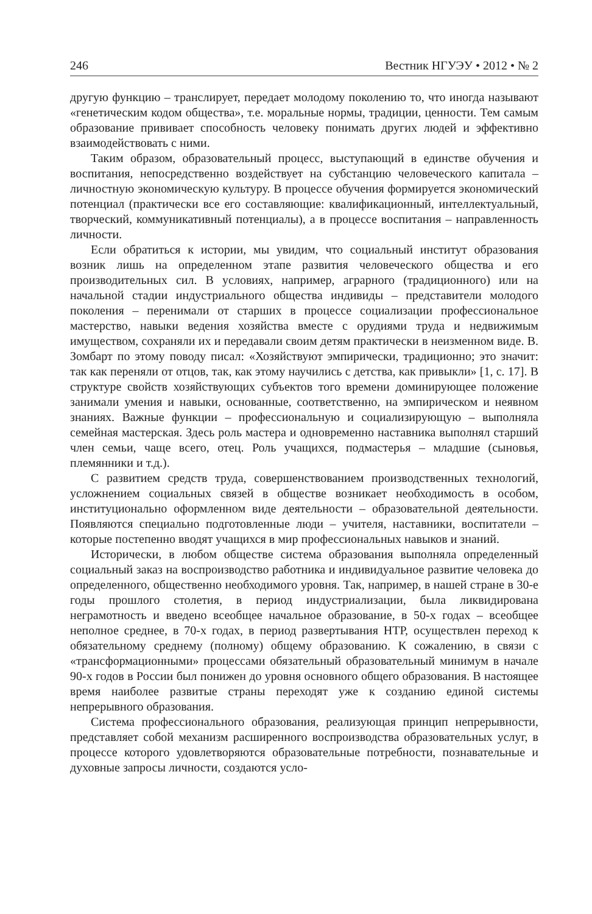246 Вестник НГУЭУ • 2012 • № 2
другую функцию – транслирует, передает молодому поколению то, что иногда называют «генетическим кодом общества», т.е. моральные нормы, традиции, ценности. Тем самым образование прививает способность человеку понимать других людей и эффективно взаимодействовать с ними.
Таким образом, образовательный процесс, выступающий в единстве обучения и воспитания, непосредственно воздействует на субстанцию человеческого капитала – личностную экономическую культуру. В процессе обучения формируется экономический потенциал (практически все его составляющие: квалификационный, интеллектуальный, творческий, коммуникативный потенциалы), а в процессе воспитания – направленность личности.
Если обратиться к истории, мы увидим, что социальный институт образования возник лишь на определенном этапе развития человеческого общества и его производительных сил. В условиях, например, аграрного (традиционного) или на начальной стадии индустриального общества индивиды – представители молодого поколения – перенимали от старших в процессе социализации профессиональное мастерство, навыки ведения хозяйства вместе с орудиями труда и недвижимым имуществом, сохраняли их и передавали своим детям практически в неизменном виде. В. Зомбарт по этому поводу писал: «Хозяйствуют эмпирически, традиционно; это значит: так как переняли от отцов, так, как этому научились с детства, как привыкли» [1, с. 17]. В структуре свойств хозяйствующих субъектов того времени доминирующее положение занимали умения и навыки, основанные, соответственно, на эмпирическом и неявном знаниях. Важные функции – профессиональную и социализирующую – выполняла семейная мастерская. Здесь роль мастера и одновременно наставника выполнял старший член семьи, чаще всего, отец. Роль учащихся, подмастерья – младшие (сыновья, племянники и т.д.).
С развитием средств труда, совершенствованием производственных технологий, усложнением социальных связей в обществе возникает необходимость в особом, институционально оформленном виде деятельности – образовательной деятельности. Появляются специально подготовленные люди – учителя, наставники, воспитатели – которые постепенно вводят учащихся в мир профессиональных навыков и знаний.
Исторически, в любом обществе система образования выполняла определенный социальный заказ на воспроизводство работника и индивидуальное развитие человека до определенного, общественно необходимого уровня. Так, например, в нашей стране в 30-е годы прошлого столетия, в период индустриализации, была ликвидирована неграмотность и введено всеобщее начальное образование, в 50-х годах – всеобщее неполное среднее, в 70-х годах, в период развертывания НТР, осуществлен переход к обязательному среднему (полному) общему образованию. К сожалению, в связи с «трансформационными» процессами обязательный образовательный минимум в начале 90-х годов в России был понижен до уровня основного общего образования. В настоящее время наиболее развитые страны переходят уже к созданию единой системы непрерывного образования.
Система профессионального образования, реализующая принцип непрерывности, представляет собой механизм расширенного воспроизводства образовательных услуг, в процессе которого удовлетворяются образовательные потребности, познавательные и духовные запросы личности, создаются усло-